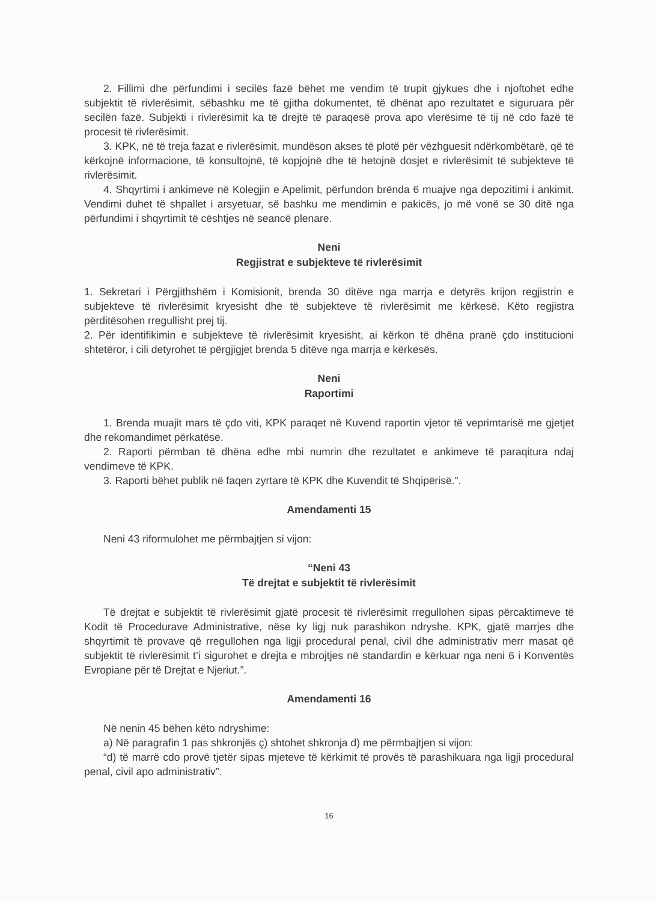2. Fillimi dhe përfundimi i secilës fazë bëhet me vendim të trupit gjykues dhe i njoftohet edhe subjektit të rivlerësimit, sëbashku me të gjitha dokumentet, të dhënat apo rezultatet e siguruara për secilën fazë. Subjekti i rivlerësimit ka të drejtë të paraqesë prova apo vlerësime të tij në cdo fazë të procesit të rivlerësimit.
3. KPK, në të treja fazat e rivlerësimit, mundëson akses të plotë për vëzhguesit ndërkombëtarë, që të kërkojnë informacione, të konsultojnë, të kopjojnë dhe të hetojnë dosjet e rivlerësimit të subjekteve të rivlerësimit.
4. Shqyrtimi i ankimeve në Kolegjin e Apelimit, përfundon brënda 6 muajve nga depozitimi i ankimit. Vendimi duhet të shpallet i arsyetuar, së bashku me mendimin e pakicës, jo më vonë se 30 ditë nga përfundimi i shqyrtimit të cështjes në seancë plenare.
Neni
Regjistrat e subjekteve të rivlerësimit
1. Sekretari i Përgjithshëm i Komisionit, brenda 30 ditëve nga marrja e detyrës krijon regjistrin e subjekteve të rivlerësimit kryesisht dhe të subjekteve të rivlerësimit me kërkesë. Këto regjistra përditësohen rregullisht prej tij.
2. Për identifikimin e subjekteve të rivlerësimit kryesisht, ai kërkon të dhëna pranë çdo institucioni shtetëror, i cili detyrohet të përgjigjet brenda 5 ditëve nga marrja e kërkesës.
Neni
Raportimi
1. Brenda muajit mars të çdo viti, KPK paraqet në Kuvend raportin vjetor të veprimtarisë me gjetjet dhe rekomandimet përkatëse.
2. Raporti përmban të dhëna edhe mbi numrin dhe rezultatet e ankimeve të paraqitura ndaj vendimeve të KPK.
3. Raporti bëhet publik në faqen zyrtare të KPK dhe Kuvendit të Shqipërisë.”.
Amendamenti 15
Neni 43 riformulohet me përmbajtjen si vijon:
“Neni 43
Të drejtat e subjektit të rivlerësimit
Të drejtat e subjektit të rivlerësimit gjatë procesit të rivlerësimit rregullohen sipas përcaktimeve të Kodit të Procedurave Administrative, nëse ky ligj nuk parashikon ndryshe. KPK, gjatë marrjes dhe shqyrtimit të provave që rregullohen nga ligji procedural penal, civil dhe administrativ merr masat që subjektit të rivlerësimit t’i sigurohet e drejta e mbrojtjes në standardin e kërkuar nga neni 6 i Konventës Evropiane për të Drejtat e Njeriut.”.
Amendamenti 16
Në nenin 45 bëhen këto ndryshime:
a) Në paragrafin 1 pas shkronjës ç) shtohet shkronja d) me përmbajtjen si vijon:
“d) të marrë cdo provë tjetër sipas mjeteve të kërkimit të provës të parashikuara nga ligji procedural penal, civil apo administrativ”.
16